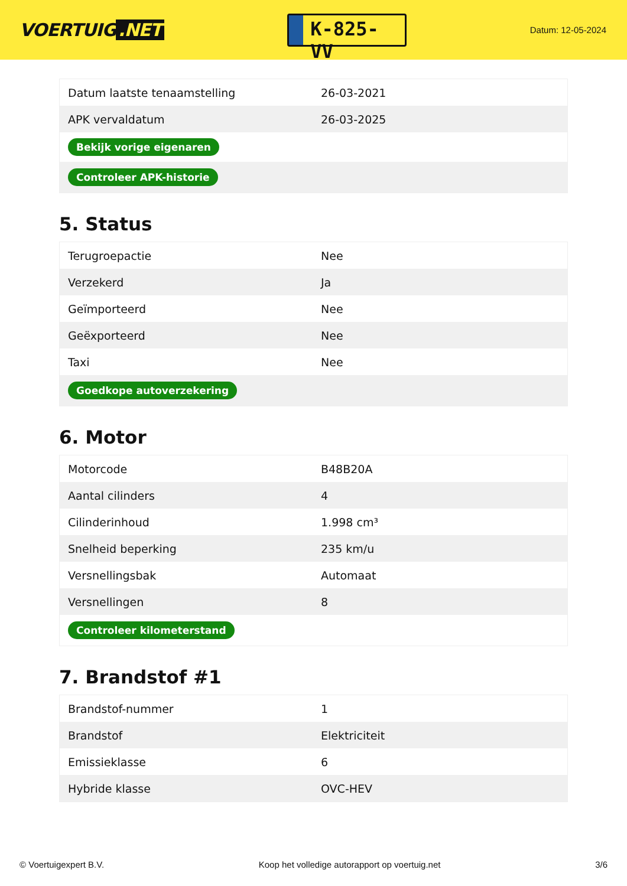VOERTUIG.NET
K-825-VV
Datum: 12-05-2024
| Datum laatste tenaamstelling | 26-03-2021 |
| APK vervaldatum | 26-03-2025 |
| Bekijk vorige eigenaren | |
| Controleer APK-historie | |
5. Status
| Terugroepactie | Nee |
| Verzekerd | Ja |
| Geïmporteerd | Nee |
| Geëxporteerd | Nee |
| Taxi | Nee |
| Goedkope autoverzekering | |
6. Motor
| Motorcode | B48B20A |
| Aantal cilinders | 4 |
| Cilinderinhoud | 1.998 cm³ |
| Snelheid beperking | 235 km/u |
| Versnellingsbak | Automaat |
| Versnellingen | 8 |
| Controleer kilometerstand | |
7. Brandstof #1
| Brandstof-nummer | 1 |
| Brandstof | Elektriciteit |
| Emissieklasse | 6 |
| Hybride klasse | OVC-HEV |
© Voertuigexpert B.V. Koop het volledige autorapport op voertuig.net 3/6